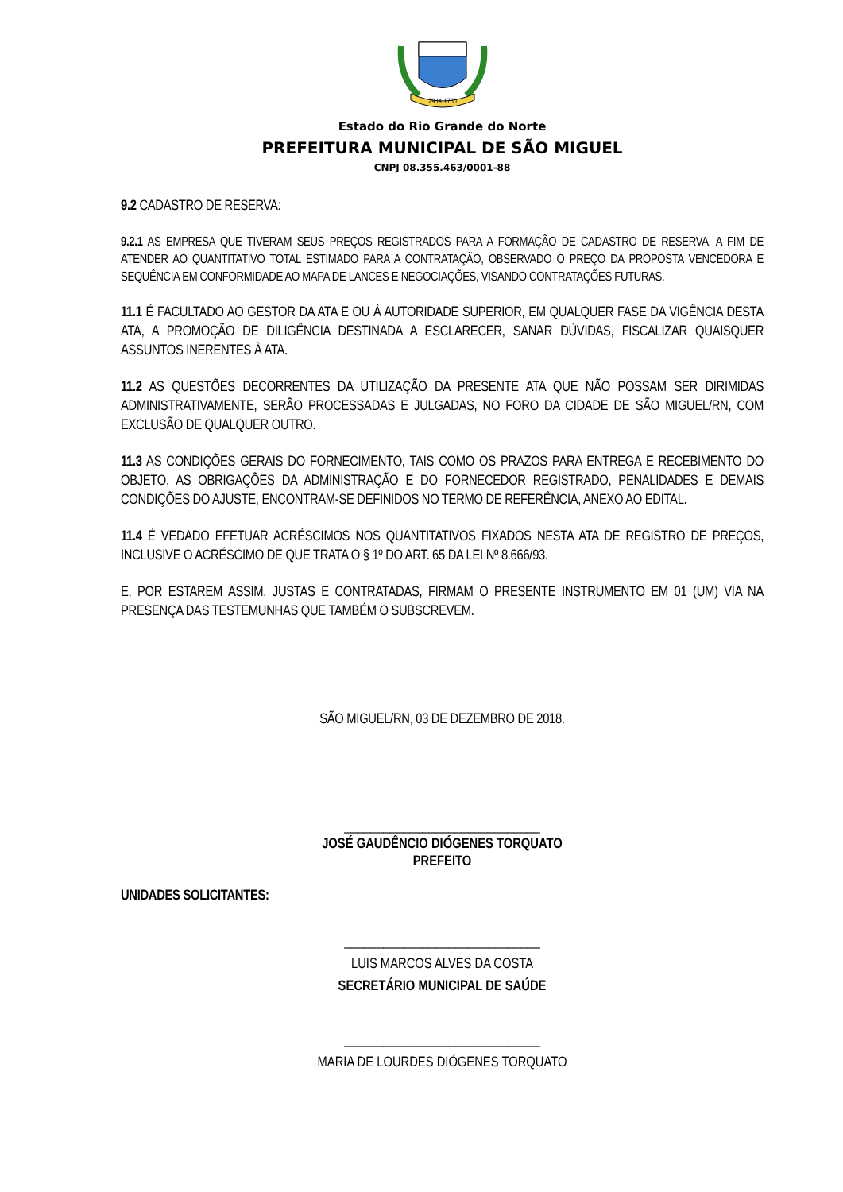29 IX 1750
Estado do Rio Grande do Norte
PREFEITURA MUNICIPAL DE SÃO MIGUEL
CNPJ 08.355.463/0001-88
9.2 CADASTRO DE RESERVA:
9.2.1 AS EMPRESA QUE TIVERAM SEUS PREÇOS REGISTRADOS PARA A FORMAÇÃO DE CADASTRO DE RESERVA, A FIM DE ATENDER AO QUANTITATIVO TOTAL ESTIMADO PARA A CONTRATAÇÃO, OBSERVADO O PREÇO DA PROPOSTA VENCEDORA E SEQUÊNCIA EM CONFORMIDADE AO MAPA DE LANCES E NEGOCIAÇÕES, VISANDO CONTRATAÇÕES FUTURAS.
11.1 É FACULTADO AO GESTOR DA ATA E OU À AUTORIDADE SUPERIOR, EM QUALQUER FASE DA VIGÊNCIA DESTA ATA, A PROMOÇÃO DE DILIGÊNCIA DESTINADA A ESCLARECER, SANAR DÚVIDAS, FISCALIZAR QUAISQUER ASSUNTOS INERENTES À ATA.
11.2 AS QUESTÕES DECORRENTES DA UTILIZAÇÃO DA PRESENTE ATA QUE NÃO POSSAM SER DIRIMIDAS ADMINISTRATIVAMENTE, SERÃO PROCESSADAS E JULGADAS, NO FORO DA CIDADE DE SÃO MIGUEL/RN, COM EXCLUSÃO DE QUALQUER OUTRO.
11.3 AS CONDIÇÕES GERAIS DO FORNECIMENTO, TAIS COMO OS PRAZOS PARA ENTREGA E RECEBIMENTO DO OBJETO, AS OBRIGAÇÕES DA ADMINISTRAÇÃO E DO FORNECEDOR REGISTRADO, PENALIDADES E DEMAIS CONDIÇÕES DO AJUSTE, ENCONTRAM-SE DEFINIDOS NO TERMO DE REFERÊNCIA, ANEXO AO EDITAL.
11.4 É VEDADO EFETUAR ACRÉSCIMOS NOS QUANTITATIVOS FIXADOS NESTA ATA DE REGISTRO DE PREÇOS, INCLUSIVE O ACRÉSCIMO DE QUE TRATA O § 1º DO ART. 65 DA LEI Nº 8.666/93.
E, POR ESTAREM ASSIM, JUSTAS E CONTRATADAS, FIRMAM O PRESENTE INSTRUMENTO EM 01 (UM) VIA NA PRESENÇA DAS TESTEMUNHAS QUE TAMBÉM O SUBSCREVEM.
SÃO MIGUEL/RN, 03 DE DEZEMBRO DE 2018.
______________________________
JOSÉ GAUDÊNCIO DIÓGENES TORQUATO
PREFEITO
UNIDADES SOLICITANTES:
______________________________
LUIS MARCOS ALVES DA COSTA
SECRETÁRIO MUNICIPAL DE SAÚDE
______________________________
MARIA DE LOURDES DIÓGENES TORQUATO